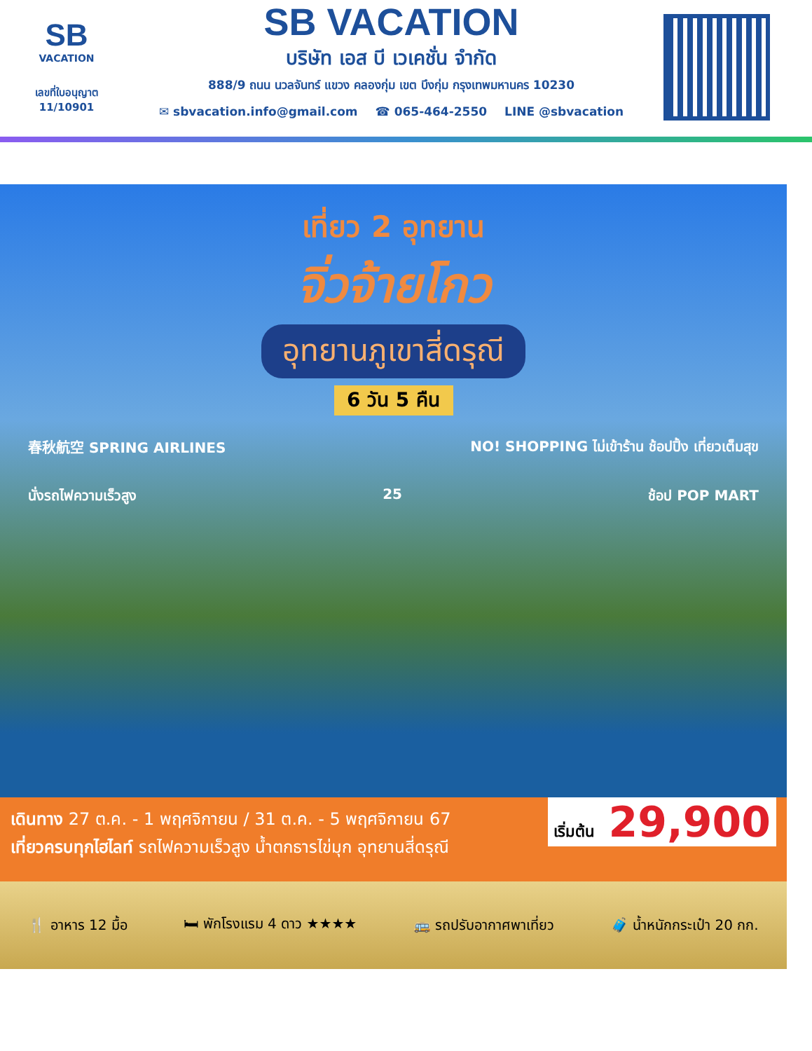SB
VACATION
เลขที่ใบอนุญาต
11/10901
SB VACATION
บริษัท เอส บี เวเคชั่น จำกัด
888/9 ถนน นวลจันทร์ แขวง คลองกุ่ม เขต บึงกุ่ม กรุงเทพมหานคร 10230
✉ sbvacation.info@gmail.com ☎ 065-464-2550 LINE @sbvacation
เที่ยว 2 อุทยาน
จิ่วจ้ายโกว
อุทยานภูเขาสี่ดรุณี
6 วัน 5 คืน
春秋航空 SPRING AIRLINES NO! SHOPPING ไม่เข้าร้าน ช้อปปิ้ง เที่ยวเต็มสุข
นั่งรถไฟความเร็วสูง 25 ช้อป POP MART
เริ่มต้น 29,900
เดินทาง 27 ต.ค. - 1 พฤศจิกายน / 31 ต.ค. - 5 พฤศจิกายน 67
เที่ยวครบทุกไฮไลท์ รถไฟความเร็วสูง น้ำตกธารไข่มุก อุทยานสี่ดรุณี
🍴 อาหาร 12 มื้อ 🛏 พักโรงแรม 4 ดาว ★★★★ 🚌 รถปรับอากาศพาเที่ยว 🧳 น้ำหนักกระเป๋า 20 กก.